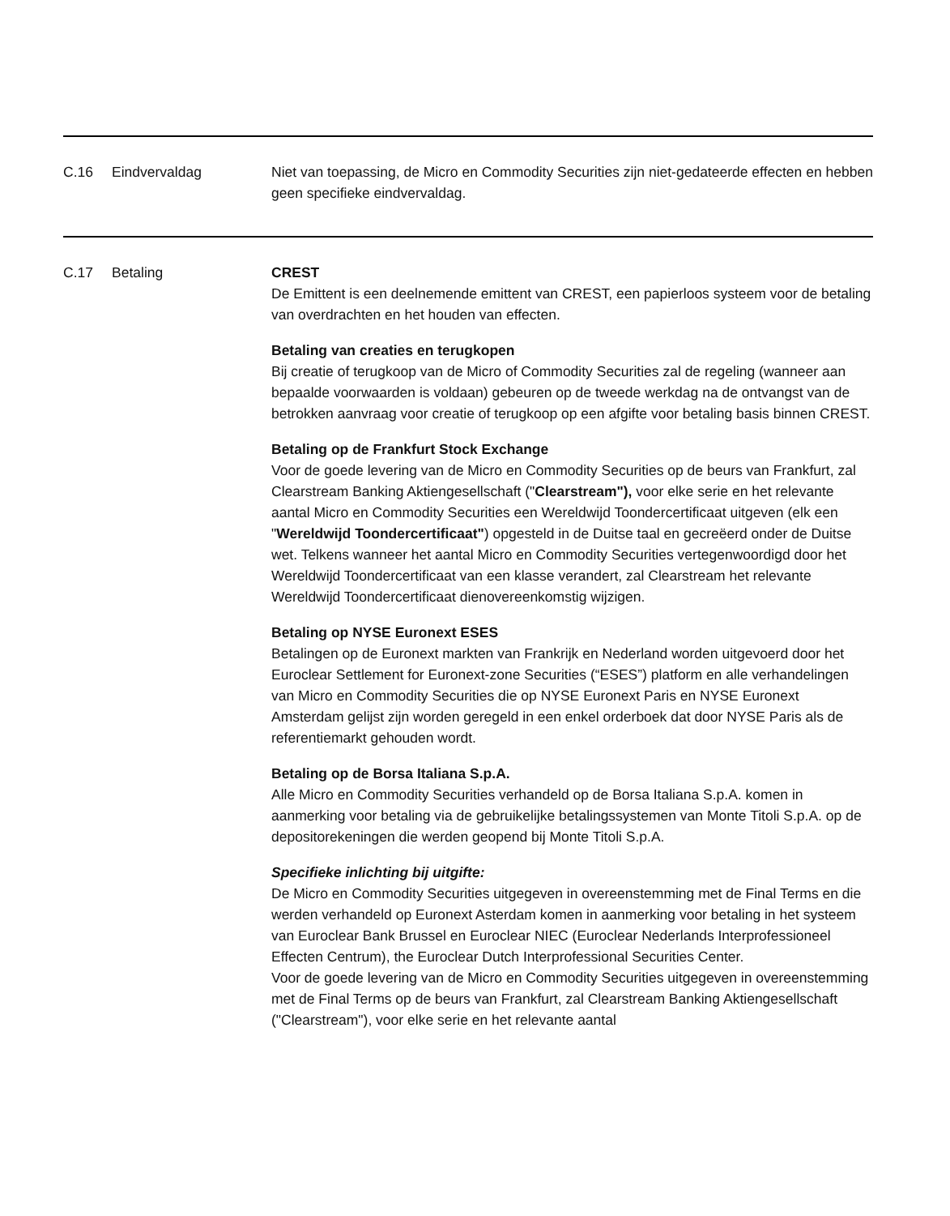| C.16 | Eindvervaldag | Niet van toepassing, de Micro en Commodity Securities zijn niet-gedateerde effecten en hebben geen specifieke eindvervaldag. |
| C.17 | Betaling | CREST De Emittent is een deelnemende emittent van CREST, een papierloos systeem voor de betaling van overdrachten en het houden van effecten. Betaling van creaties en terugkopen Bij creatie of terugkoop van de Micro of Commodity Securities zal de regeling (wanneer aan bepaalde voorwaarden is voldaan) gebeuren op de tweede werkdag na de ontvangst van de betrokken aanvraag voor creatie of terugkoop op een afgifte voor betaling basis binnen CREST. Betaling op de Frankfurt Stock Exchange Voor de goede levering van de Micro en Commodity Securities op de beurs van Frankfurt, zal Clearstream Banking Aktiengesellschaft (" Clearstream"), voor elke serie en het relevante aantal Micro en Commodity Securities een Wereldwijd Toondercertificaat uitgeven (elk een " Wereldwijd Toondercertificaat" ) opgesteld in de Duitse taal en gecreëerd onder de Duitse wet. Telkens wanneer het aantal Micro en Commodity Securities vertegenwoordigd door het Wereldwijd Toondercertificaat van een klasse verandert, zal Clearstream het relevante Wereldwijd Toondercertificaat dienovereenkomstig wijzigen. Betaling op NYSE Euronext ESES Betalingen op de Euronext markten van Frankrijk en Nederland worden uitgevoerd door het Euroclear Settlement for Euronext-zone Securities (“ESES”) platform en alle verhandelingen van Micro en Commodity Securities die op NYSE Euronext Paris en NYSE Euronext Amsterdam gelijst zijn worden geregeld in een enkel orderboek dat door NYSE Paris als de referentiemarkt gehouden wordt. Betaling op de Borsa Italiana S.p.A. Alle Micro en Commodity Securities verhandeld op de Borsa Italiana S.p.A. komen in aanmerking voor betaling via de gebruikelijke betalingssystemen van Monte Titoli S.p.A. op de depositorekeningen die werden geopend bij Monte Titoli S.p.A. Specifieke inlichting bij uitgifte: De Micro en Commodity Securities uitgegeven in overeenstemming met de Final Terms en die werden verhandeld op Euronext Asterdam komen in aanmerking voor betaling in het systeem van Euroclear Bank Brussel en Euroclear NIEC (Euroclear Nederlands Interprofessioneel Effecten Centrum), the Euroclear Dutch Interprofessional Securities Center. Voor de goede levering van de Micro en Commodity Securities uitgegeven in overeenstemming met de Final Terms op de beurs van Frankfurt, zal Clearstream Banking Aktiengesellschaft ("Clearstream"), voor elke serie en het relevante aantal |